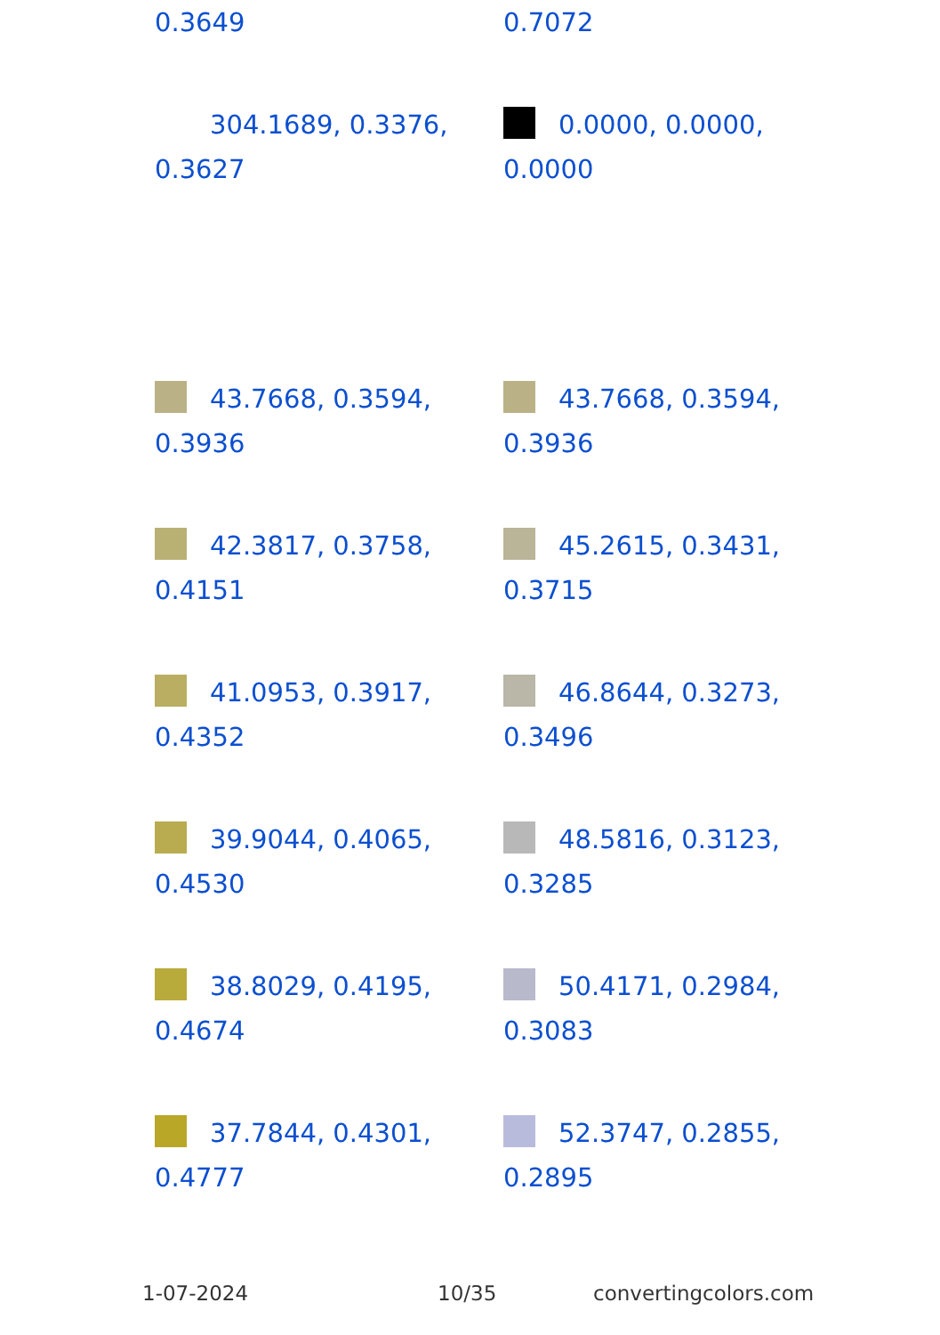0.3649 0.7072
304.1689, 0.3376, 0.3627
0.0000, 0.0000, 0.0000
43.7668, 0.3594, 0.3936
43.7668, 0.3594, 0.3936
42.3817, 0.3758, 0.4151
45.2615, 0.3431, 0.3715
41.0953, 0.3917, 0.4352
46.8644, 0.3273, 0.3496
39.9044, 0.4065, 0.4530
48.5816, 0.3123, 0.3285
38.8029, 0.4195, 0.4674
50.4171, 0.2984, 0.3083
37.7844, 0.4301, 0.4777
52.3747, 0.2855, 0.2895
1-07-2024 10/35 convertingcolors.com